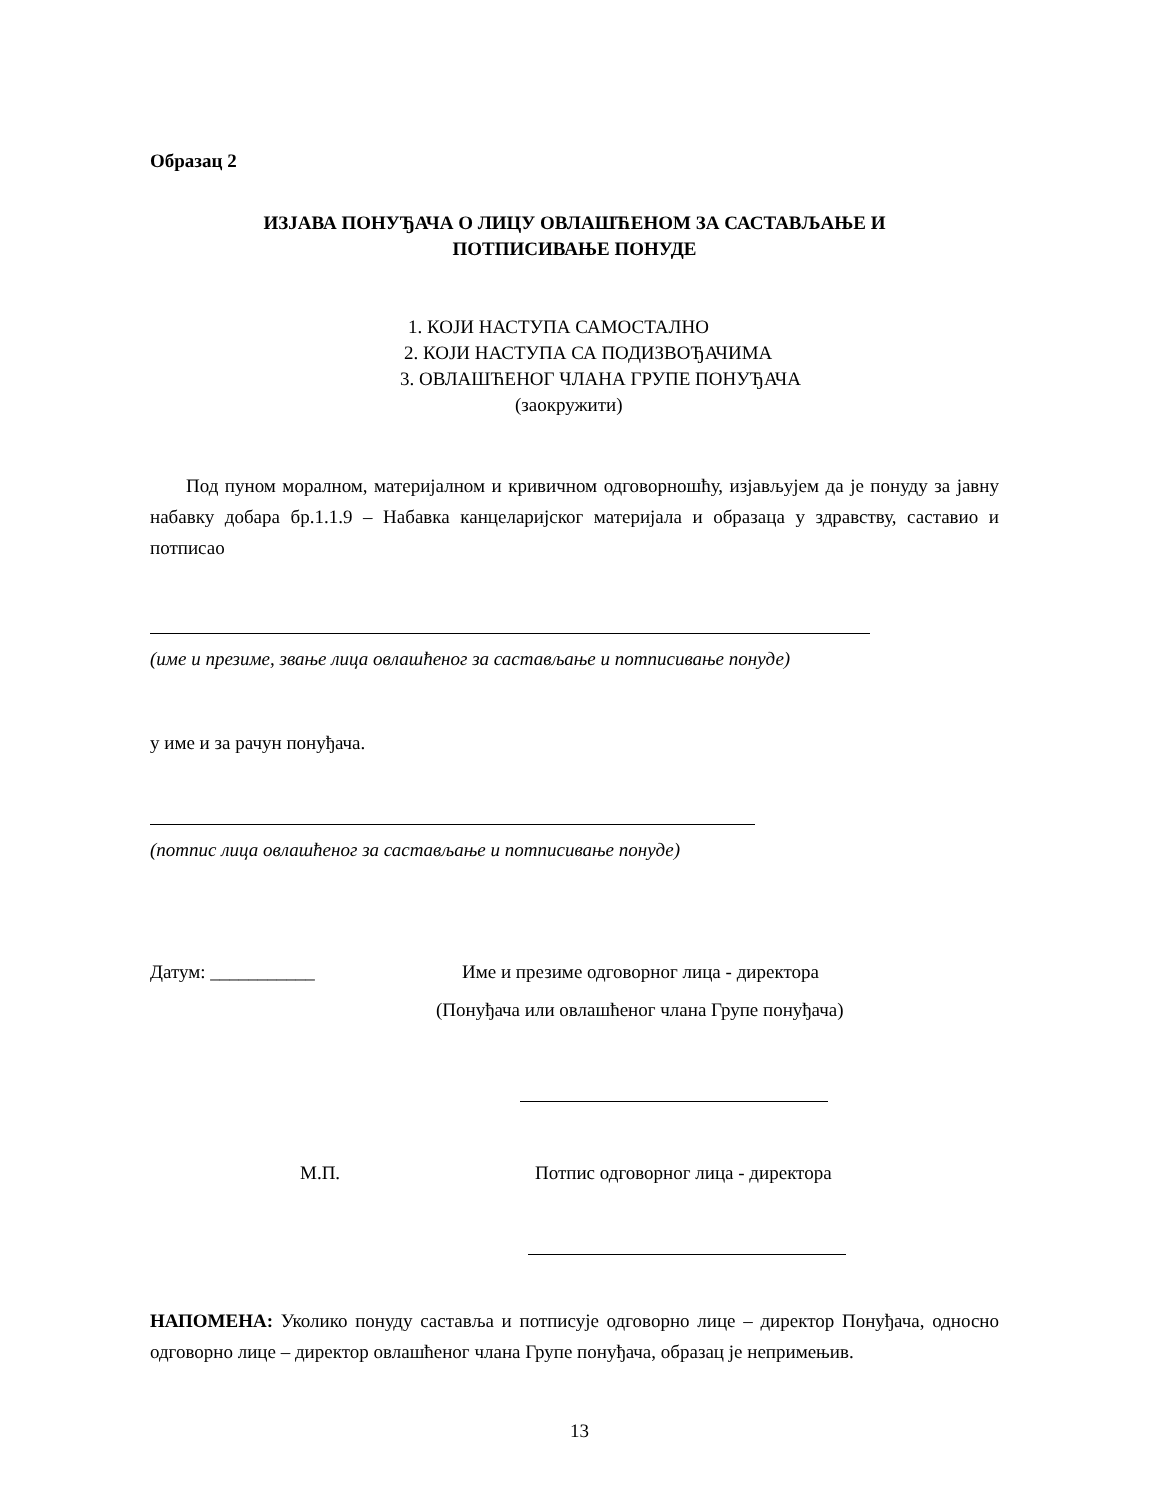Образац 2
ИЗЈАВА ПОНУЂАЧА О ЛИЦУ ОВЛАШЋЕНОМ ЗА САСТАВЉАЊЕ И
ПОТПИСИВАЊЕ ПОНУДЕ
1. КОЈИ НАСТУПА САМОСТАЛНО
2. КОЈИ НАСТУПА СА ПОДИЗВОЂАЧИМА
3. ОВЛАШЋЕНОГ ЧЛАНА ГРУПЕ ПОНУЂАЧА
(заокружити)
Под пуном моралном, материјалном и кривичном одговорношћу, изјављујем да је понуду за јавну набавку добара бр.1.1.9 – Набавка канцеларијског материјала и образаца у здравству, саставио и потписао
(име и презиме, звање лица овлашћеног за састављање и потписивање понуде)
у име и за рачун понуђача.
(потпис лица овлашћеног за састављање и потписивање понуде)
Датум: ___________ Име и презиме одговорног лица - директора
(Понуђача или овлашћеног члана Групе понуђача)
М.П. Потпис одговорног лица - директора
НАПОМЕНА: Уколико понуду саставља и потписује одговорно лице – директор Понуђача, односно одговорно лице – директор овлашћеног члана Групе понуђача, образац је непримењив.
13